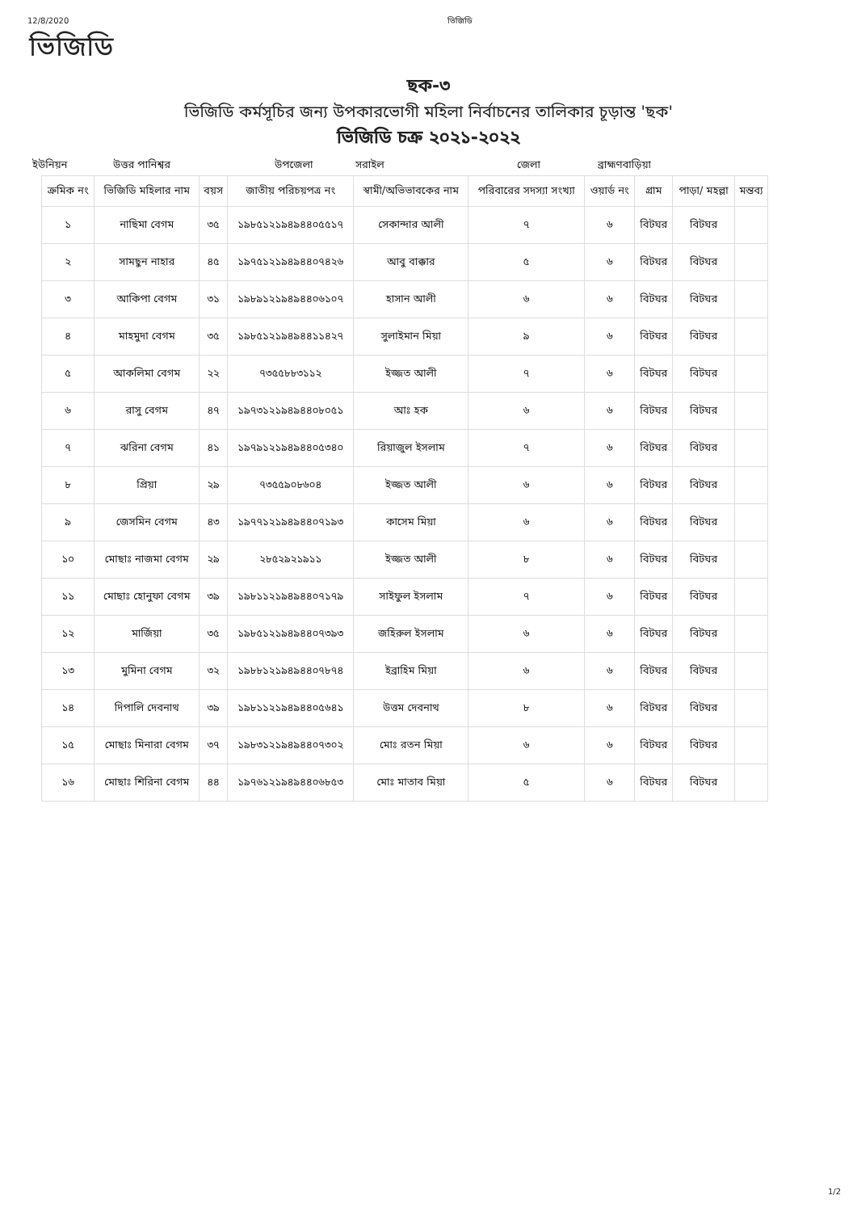12/8/2020 ভিজিডি
ভিজিডি
ছক-৩
ভিজিডি কর্মসূচির জন্য উপকারভোগী মহিলা নির্বাচনের তালিকার চূড়ান্ত 'ছক'
ভিজিডি চক্র ২০২১-২০২২
ইউনিয়ন উত্তর পানিশ্বর উপজেলা সরাইল জেলা ব্রাহ্মণবাড়িয়া
| ক্রমিক নং | ভিজিডি মহিলার নাম | বয়স | জাতীয় পরিচয়পত্র নং | স্বামী/অভিভাবকের নাম | পরিবারের সদস্যা সংখ্যা | ওয়ার্ড নং | গ্রাম | পাড়া/ মহল্লা | মন্তব্য |
| --- | --- | --- | --- | --- | --- | --- | --- | --- | --- |
| ১ | নাছিমা বেগম | ৩৫ | ১৯৮৫১২১৯৪৯৪৪০৫৫১৭ | সেকান্দার আলী | ৭ | ৬ | বিটঘর | বিটঘর | |
| ২ | সামছুন নাহার | ৪৫ | ১৯৭৫১২১৯৪৯৪৪০৭৪২৬ | আবু বাক্কার | ৫ | ৬ | বিটঘর | বিটঘর | |
| ৩ | আকিপা বেগম | ৩১ | ১৯৮৯১২১৯৪৯৪৪০৬১০৭ | হাসান আলী | ৬ | ৬ | বিটঘর | বিটঘর | |
| ৪ | মাহমুদা বেগম | ৩৫ | ১৯৮৫১২১৯৪৯৪৪১১৪২৭ | সুলাইমান মিয়া | ৯ | ৬ | বিটঘর | বিটঘর | |
| ৫ | আকলিমা বেগম | ২২ | ৭৩৫৫৮৮৩১১২ | ইজ্জত আলী | ৭ | ৬ | বিটঘর | বিটঘর | |
| ৬ | রাসু বেগম | ৪৭ | ১৯৭৩১২১৯৪৯৪৪০৮০৫১ | আঃ হক | ৬ | ৬ | বিটঘর | বিটঘর | |
| ৭ | ঝরিনা বেগম | ৪১ | ১৯৭৯১২১৯৪৯৪৪০৫৩৪০ | রিয়াজুল ইসলাম | ৭ | ৬ | বিটঘর | বিটঘর | |
| ৮ | প্রিয়া | ২৯ | ৭৩৫৫৯০৮৬০৪ | ইজ্জত আলী | ৬ | ৬ | বিটঘর | বিটঘর | |
| ৯ | জেসমিন বেগম | ৪৩ | ১৯৭৭১২১৯৪৯৪৪০৭১৯৩ | কাসেম মিয়া | ৬ | ৬ | বিটঘর | বিটঘর | |
| ১০ | মোছাঃ নাজমা বেগম | ২৯ | ২৮৫২৯২১৯১১ | ইজ্জত আলী | ৮ | ৬ | বিটঘর | বিটঘর | |
| ১১ | মোছাঃ হোনুফা বেগম | ৩৯ | ১৯৮১১২১৯৪৯৪৪০৭১৭৯ | সাইফুল ইসলাম | ৭ | ৬ | বিটঘর | বিটঘর | |
| ১২ | মার্জিয়া | ৩৫ | ১৯৮৫১২১৯৪৯৪৪০৭৩৯৩ | জহিরুল ইসলাম | ৬ | ৬ | বিটঘর | বিটঘর | |
| ১৩ | মুমিনা বেগম | ৩২ | ১৯৮৮১২১৯৪৯৪৪০৭৮৭৪ | ইব্রাহিম মিয়া | ৬ | ৬ | বিটঘর | বিটঘর | |
| ১৪ | দিপালি দেবনাথ | ৩৯ | ১৯৮১১২১৯৪৯৪৪০৫৬৪১ | উত্তম দেবনাথ | ৮ | ৬ | বিটঘর | বিটঘর | |
| ১৫ | মোছাঃ মিনারা বেগম | ৩৭ | ১৯৮৩১২১৯৪৯৪৪০৭৩০২ | মোঃ রতন মিয়া | ৬ | ৬ | বিটঘর | বিটঘর | |
| ১৬ | মোছাঃ শিরিনা বেগম | ৪৪ | ১৯৭৬১২১৯৪৯৪৪০৬৮৫৩ | মোঃ মাতাব মিয়া | ৫ | ৬ | বিটঘর | বিটঘর | |
1/2